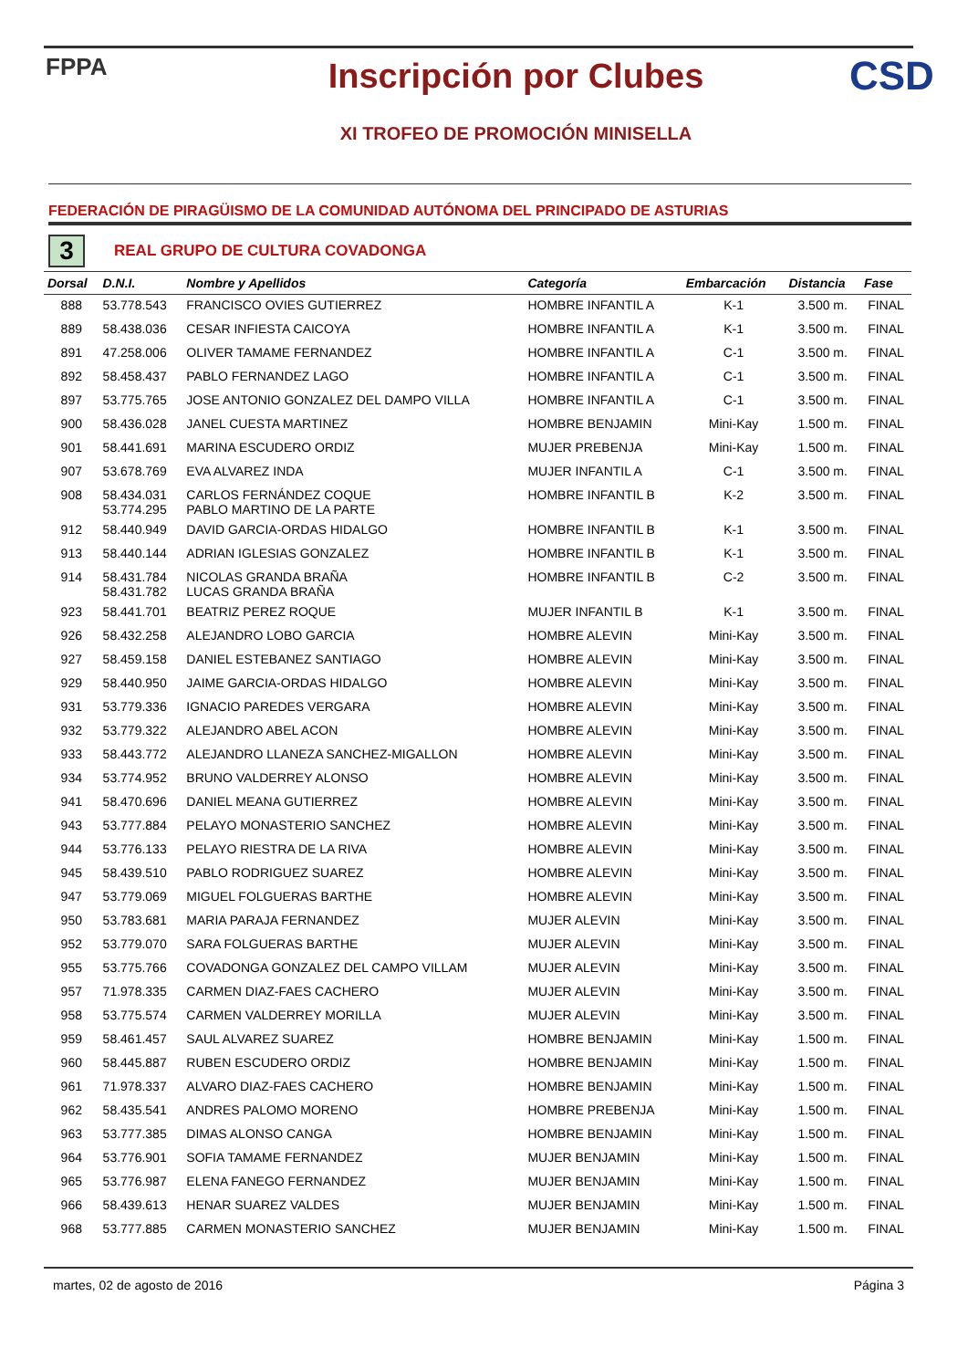FPPA
Inscripción por Clubes
XI TROFEO DE PROMOCIÓN MINISELLA
CSD
FEDERACIÓN DE PIRAGÜISMO DE LA COMUNIDAD AUTÓNOMA DEL PRINCIPADO DE ASTURIAS
3
REAL GRUPO DE CULTURA COVADONGA
| Dorsal | D.N.I. | Nombre y Apellidos | Categoría | Embarcación | Distancia | Fase |
| --- | --- | --- | --- | --- | --- | --- |
| 888 | 53.778.543 | FRANCISCO OVIES GUTIERREZ | HOMBRE INFANTIL A | K-1 | 3.500 m. | FINAL |
| 889 | 58.438.036 | CESAR INFIESTA CAICOYA | HOMBRE INFANTIL A | K-1 | 3.500 m. | FINAL |
| 891 | 47.258.006 | OLIVER TAMAME FERNANDEZ | HOMBRE INFANTIL A | C-1 | 3.500 m. | FINAL |
| 892 | 58.458.437 | PABLO FERNANDEZ LAGO | HOMBRE INFANTIL A | C-1 | 3.500 m. | FINAL |
| 897 | 53.775.765 | JOSE ANTONIO GONZALEZ DEL DAMPO VILLA | HOMBRE INFANTIL A | C-1 | 3.500 m. | FINAL |
| 900 | 58.436.028 | JANEL CUESTA MARTINEZ | HOMBRE BENJAMIN | Mini-Kay | 1.500 m. | FINAL |
| 901 | 58.441.691 | MARINA ESCUDERO ORDIZ | MUJER PREBENJA | Mini-Kay | 1.500 m. | FINAL |
| 907 | 53.678.769 | EVA ALVAREZ INDA | MUJER INFANTIL A | C-1 | 3.500 m. | FINAL |
| 908 | 58.434.031 53.774.295 | CARLOS FERNÁNDEZ COQUE PABLO MARTINO DE LA PARTE | HOMBRE INFANTIL B | K-2 | 3.500 m. | FINAL |
| 912 | 58.440.949 | DAVID GARCIA-ORDAS HIDALGO | HOMBRE INFANTIL B | K-1 | 3.500 m. | FINAL |
| 913 | 58.440.144 | ADRIAN IGLESIAS GONZALEZ | HOMBRE INFANTIL B | K-1 | 3.500 m. | FINAL |
| 914 | 58.431.784 58.431.782 | NICOLAS GRANDA BRAÑA LUCAS GRANDA BRAÑA | HOMBRE INFANTIL B | C-2 | 3.500 m. | FINAL |
| 923 | 58.441.701 | BEATRIZ PEREZ ROQUE | MUJER INFANTIL B | K-1 | 3.500 m. | FINAL |
| 926 | 58.432.258 | ALEJANDRO LOBO GARCIA | HOMBRE ALEVIN | Mini-Kay | 3.500 m. | FINAL |
| 927 | 58.459.158 | DANIEL ESTEBANEZ SANTIAGO | HOMBRE ALEVIN | Mini-Kay | 3.500 m. | FINAL |
| 929 | 58.440.950 | JAIME GARCIA-ORDAS HIDALGO | HOMBRE ALEVIN | Mini-Kay | 3.500 m. | FINAL |
| 931 | 53.779.336 | IGNACIO PAREDES VERGARA | HOMBRE ALEVIN | Mini-Kay | 3.500 m. | FINAL |
| 932 | 53.779.322 | ALEJANDRO ABEL ACON | HOMBRE ALEVIN | Mini-Kay | 3.500 m. | FINAL |
| 933 | 58.443.772 | ALEJANDRO LLANEZA SANCHEZ-MIGALLON | HOMBRE ALEVIN | Mini-Kay | 3.500 m. | FINAL |
| 934 | 53.774.952 | BRUNO VALDERREY ALONSO | HOMBRE ALEVIN | Mini-Kay | 3.500 m. | FINAL |
| 941 | 58.470.696 | DANIEL MEANA GUTIERREZ | HOMBRE ALEVIN | Mini-Kay | 3.500 m. | FINAL |
| 943 | 53.777.884 | PELAYO MONASTERIO SANCHEZ | HOMBRE ALEVIN | Mini-Kay | 3.500 m. | FINAL |
| 944 | 53.776.133 | PELAYO RIESTRA DE LA RIVA | HOMBRE ALEVIN | Mini-Kay | 3.500 m. | FINAL |
| 945 | 58.439.510 | PABLO RODRIGUEZ SUAREZ | HOMBRE ALEVIN | Mini-Kay | 3.500 m. | FINAL |
| 947 | 53.779.069 | MIGUEL FOLGUERAS BARTHE | HOMBRE ALEVIN | Mini-Kay | 3.500 m. | FINAL |
| 950 | 53.783.681 | MARIA PARAJA FERNANDEZ | MUJER ALEVIN | Mini-Kay | 3.500 m. | FINAL |
| 952 | 53.779.070 | SARA FOLGUERAS BARTHE | MUJER ALEVIN | Mini-Kay | 3.500 m. | FINAL |
| 955 | 53.775.766 | COVADONGA GONZALEZ DEL CAMPO VILLAM | MUJER ALEVIN | Mini-Kay | 3.500 m. | FINAL |
| 957 | 71.978.335 | CARMEN DIAZ-FAES CACHERO | MUJER ALEVIN | Mini-Kay | 3.500 m. | FINAL |
| 958 | 53.775.574 | CARMEN VALDERREY MORILLA | MUJER ALEVIN | Mini-Kay | 3.500 m. | FINAL |
| 959 | 58.461.457 | SAUL ALVAREZ SUAREZ | HOMBRE BENJAMIN | Mini-Kay | 1.500 m. | FINAL |
| 960 | 58.445.887 | RUBEN ESCUDERO ORDIZ | HOMBRE BENJAMIN | Mini-Kay | 1.500 m. | FINAL |
| 961 | 71.978.337 | ALVARO DIAZ-FAES CACHERO | HOMBRE BENJAMIN | Mini-Kay | 1.500 m. | FINAL |
| 962 | 58.435.541 | ANDRES PALOMO MORENO | HOMBRE PREBENJA | Mini-Kay | 1.500 m. | FINAL |
| 963 | 53.777.385 | DIMAS ALONSO CANGA | HOMBRE BENJAMIN | Mini-Kay | 1.500 m. | FINAL |
| 964 | 53.776.901 | SOFIA TAMAME FERNANDEZ | MUJER BENJAMIN | Mini-Kay | 1.500 m. | FINAL |
| 965 | 53.776.987 | ELENA FANEGO FERNANDEZ | MUJER BENJAMIN | Mini-Kay | 1.500 m. | FINAL |
| 966 | 58.439.613 | HENAR SUAREZ VALDES | MUJER BENJAMIN | Mini-Kay | 1.500 m. | FINAL |
| 968 | 53.777.885 | CARMEN MONASTERIO SANCHEZ | MUJER BENJAMIN | Mini-Kay | 1.500 m. | FINAL |
martes, 02 de agosto de 2016 Página 3